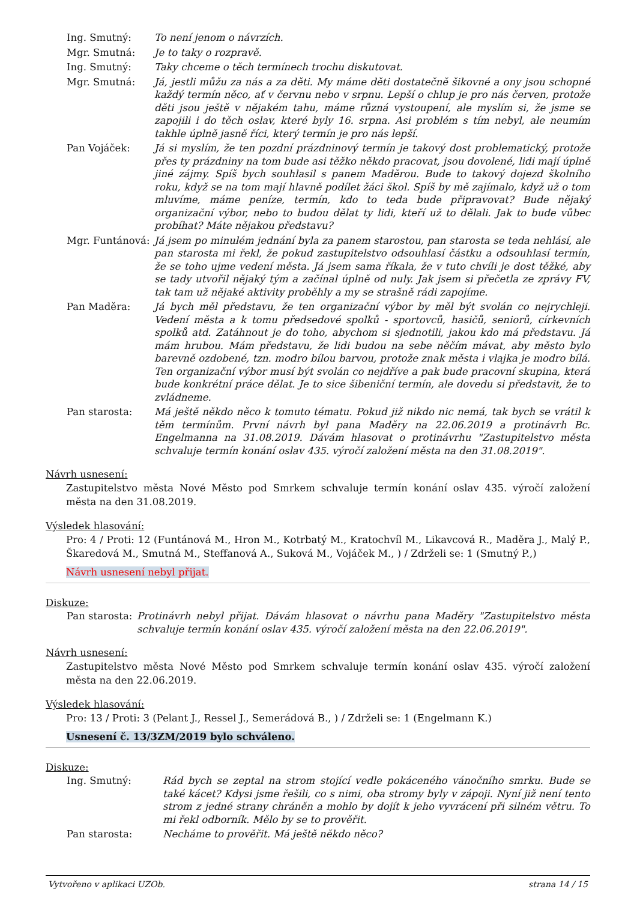Ing. Smutný: To není jenom o návrzích.
Mgr. Smutná: Je to taky o rozpravě.
Ing. Smutný: Taky chceme o těch termínech trochu diskutovat.
Mgr. Smutná: Já, jestli můžu za nás a za děti. My máme děti dostatečně šikovné a ony jsou schopné každý termín něco, ať v červnu nebo v srpnu. Lepší o chlup je pro nás červen, protože děti jsou ještě v nějakém tahu, máme různá vystoupení, ale myslím si, že jsme se zapojili i do těch oslav, které byly 16. srpna. Asi problém s tím nebyl, ale neumím takhle úplně jasně říci, který termín je pro nás lepší.
Pan Vojáček: Já si myslím, že ten pozdní prázdninový termín je takový dost problematický, protože přes ty prázdniny na tom bude asi těžko někdo pracovat, jsou dovolené, lidi mají úplně jiné zájmy. Spíš bych souhlasil s panem Maděrou. Bude to takový dojezd školního roku, když se na tom mají hlavně podílet žáci škol. Spíš by mě zajímalo, když už o tom mluvíme, máme peníze, termín, kdo to teda bude připravovat? Bude nějaký organizační výbor, nebo to budou dělat ty lidi, kteří už to dělali. Jak to bude vůbec probíhat? Máte nějakou představu?
Mgr. Funtánová:
Já jsem po minulém jednání byla za panem starostou, pan starosta se teda nehlásí, ale pan starosta mi řekl, že pokud zastupitelstvo odsouhlasí částku a odsouhlasí termín, že se toho ujme vedení města. Já jsem sama říkala, že v tuto chvíli je dost těžké, aby se tady utvořil nějaký tým a začínal úplně od nuly. Jak jsem si přečetla ze zprávy FV, tak tam už nějaké aktivity proběhly a my se strašně rádi zapojíme.
Pan Maděra: Já bych měl představu, že ten organizační výbor by měl být svolán co nejrychleji. Vedení města a k tomu předsedové spolků - sportovců, hasičů, seniorů, církevních spolků atd. Zatáhnout je do toho, abychom si sjednotili, jakou kdo má představu. Já mám hrubou. Mám představu, že lidi budou na sebe něčím mávat, aby město bylo barevně ozdobené, tzn. modro bílou barvou, protože znak města i vlajka je modro bílá. Ten organizační výbor musí být svolán co nejdříve a pak bude pracovní skupina, která bude konkrétní práce dělat. Je to sice šibeniční termín, ale dovedu si představit, že to zvládneme.
Pan starosta: Má ještě někdo něco k tomuto tématu. Pokud již nikdo nic nemá, tak bych se vrátil k těm termínům. První návrh byl pana Maděry na 22.06.2019 a protinávrh Bc. Engelmanna na 31.08.2019. Dávám hlasovat o protinávrhu "Zastupitelstvo města schvaluje termín konání oslav 435. výročí založení města na den 31.08.2019".
Návrh usnesení:
Zastupitelstvo města Nové Město pod Smrkem schvaluje termín konání oslav 435. výročí založení města na den 31.08.2019.
Výsledek hlasování:
Pro: 4 / Proti: 12 (Funtánová M., Hron M., Kotrbatý M., Kratochvíl M., Likavcová R., Maděra J., Malý P., Škaredová M., Smutná M., Steffanová A., Suková M., Vojáček M., ) / Zdrželi se: 1 (Smutný P.,)
Návrh usnesení nebyl přijat.
Diskuze:
Pan starosta:
Protinávrh nebyl přijat. Dávám hlasovat o návrhu pana Maděry "Zastupitelstvo města schvaluje termín konání oslav 435. výročí založení města na den 22.06.2019".
Návrh usnesení:
Zastupitelstvo města Nové Město pod Smrkem schvaluje termín konání oslav 435. výročí založení města na den 22.06.2019.
Výsledek hlasování:
Pro: 13 / Proti: 3 (Pelant J., Ressel J., Semerádová B., ) / Zdrželi se: 1 (Engelmann K.)
Usnesení č. 13/3ZM/2019 bylo schváleno.
Diskuze:
Ing. Smutný: Rád bych se zeptal na strom stojící vedle pokáceného vánočního smrku. Bude se také kácet? Kdysi jsme řešili, co s nimi, oba stromy byly v zápoji. Nyní již není tento strom z jedné strany chráněn a mohlo by dojít k jeho vyvrácení při silném větru. To mi řekl odborník. Mělo by se to prověřit.
Pan starosta: Necháme to prověřit. Má ještě někdo něco?
Vytvořeno v aplikaci UZOb. strana 14 / 15